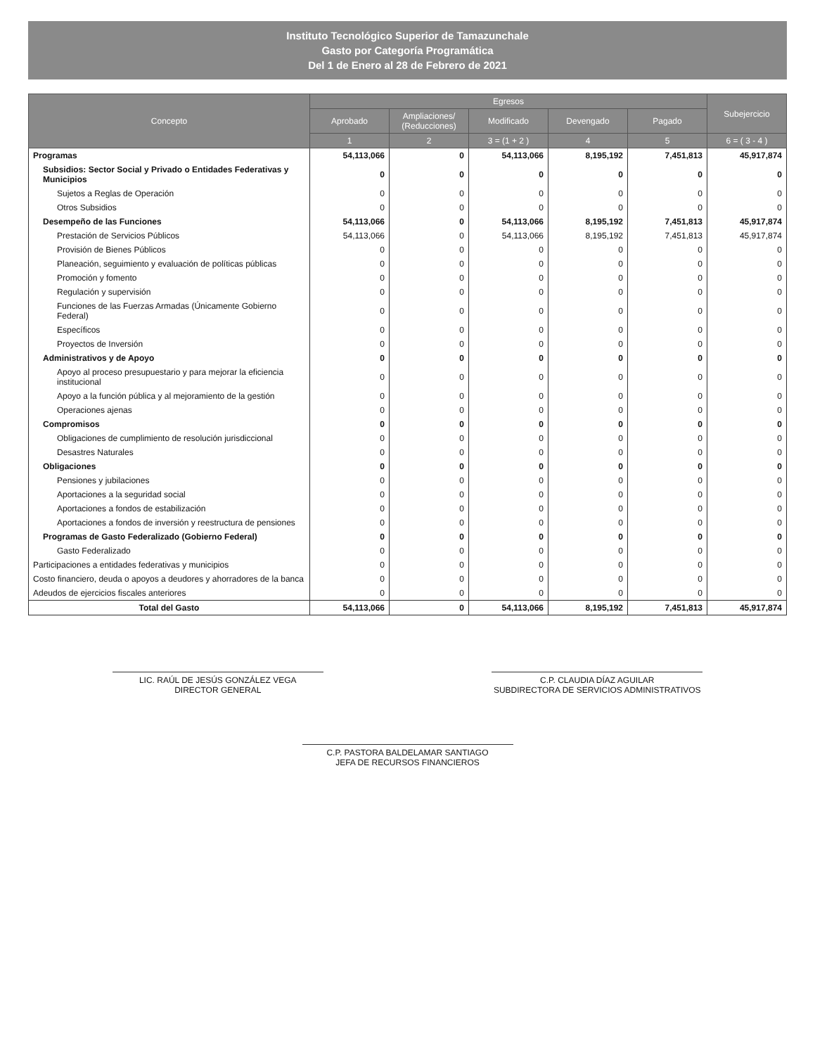Instituto Tecnológico Superior de Tamazunchale
Gasto por Categoría Programática
Del 1 de Enero al 28 de Febrero de 2021
| Concepto | Egresos | | | | | Subejercicio |
| --- | --- | --- | --- | --- | --- | --- |
| | Aprobado | Ampliaciones/ (Reducciones) | Modificado | Devengado | Pagado | |
| | 1 | 2 | 3 = (1 + 2 ) | 4 | 5 | 6 = ( 3 - 4 ) |
| Programas | 54,113,066 | 0 | 54,113,066 | 8,195,192 | 7,451,813 | 45,917,874 |
| Subsidios: Sector Social y Privado o Entidades Federativas y Municipios | 0 | 0 | 0 | 0 | 0 | 0 |
| Sujetos a Reglas de Operación | 0 | 0 | 0 | 0 | 0 | 0 |
| Otros Subsidios | 0 | 0 | 0 | 0 | 0 | 0 |
| Desempeño de las Funciones | 54,113,066 | 0 | 54,113,066 | 8,195,192 | 7,451,813 | 45,917,874 |
| Prestación de Servicios Públicos | 54,113,066 | 0 | 54,113,066 | 8,195,192 | 7,451,813 | 45,917,874 |
| Provisión de Bienes Públicos | 0 | 0 | 0 | 0 | 0 | 0 |
| Planeación, seguimiento y evaluación de políticas públicas | 0 | 0 | 0 | 0 | 0 | 0 |
| Promoción y fomento | 0 | 0 | 0 | 0 | 0 | 0 |
| Regulación y supervisión | 0 | 0 | 0 | 0 | 0 | 0 |
| Funciones de las Fuerzas Armadas (Únicamente Gobierno Federal) | 0 | 0 | 0 | 0 | 0 | 0 |
| Específicos | 0 | 0 | 0 | 0 | 0 | 0 |
| Proyectos de Inversión | 0 | 0 | 0 | 0 | 0 | 0 |
| Administrativos y de Apoyo | 0 | 0 | 0 | 0 | 0 | 0 |
| Apoyo al proceso presupuestario y para mejorar la eficiencia institucional | 0 | 0 | 0 | 0 | 0 | 0 |
| Apoyo a la función pública y al mejoramiento de la gestión | 0 | 0 | 0 | 0 | 0 | 0 |
| Operaciones ajenas | 0 | 0 | 0 | 0 | 0 | 0 |
| Compromisos | 0 | 0 | 0 | 0 | 0 | 0 |
| Obligaciones de cumplimiento de resolución jurisdiccional | 0 | 0 | 0 | 0 | 0 | 0 |
| Desastres Naturales | 0 | 0 | 0 | 0 | 0 | 0 |
| Obligaciones | 0 | 0 | 0 | 0 | 0 | 0 |
| Pensiones y jubilaciones | 0 | 0 | 0 | 0 | 0 | 0 |
| Aportaciones a la seguridad social | 0 | 0 | 0 | 0 | 0 | 0 |
| Aportaciones a fondos de estabilización | 0 | 0 | 0 | 0 | 0 | 0 |
| Aportaciones a fondos de inversión y reestructura de pensiones | 0 | 0 | 0 | 0 | 0 | 0 |
| Programas de Gasto Federalizado (Gobierno Federal) | 0 | 0 | 0 | 0 | 0 | 0 |
| Gasto Federalizado | 0 | 0 | 0 | 0 | 0 | 0 |
| Participaciones a entidades federativas y municipios | 0 | 0 | 0 | 0 | 0 | 0 |
| Costo financiero, deuda o apoyos a deudores y ahorradores de la banca | 0 | 0 | 0 | 0 | 0 | 0 |
| Adeudos de ejercicios fiscales anteriores | 0 | 0 | 0 | 0 | 0 | 0 |
| Total del Gasto | 54,113,066 | 0 | 54,113,066 | 8,195,192 | 7,451,813 | 45,917,874 |
LIC. RAÚL DE JESÚS GONZÁLEZ VEGA
DIRECTOR GENERAL
C.P. CLAUDIA DÍAZ AGUILAR
SUBDIRECTORA DE SERVICIOS ADMINISTRATIVOS
C.P. PASTORA BALDELAMAR SANTIAGO
JEFA DE RECURSOS FINANCIEROS